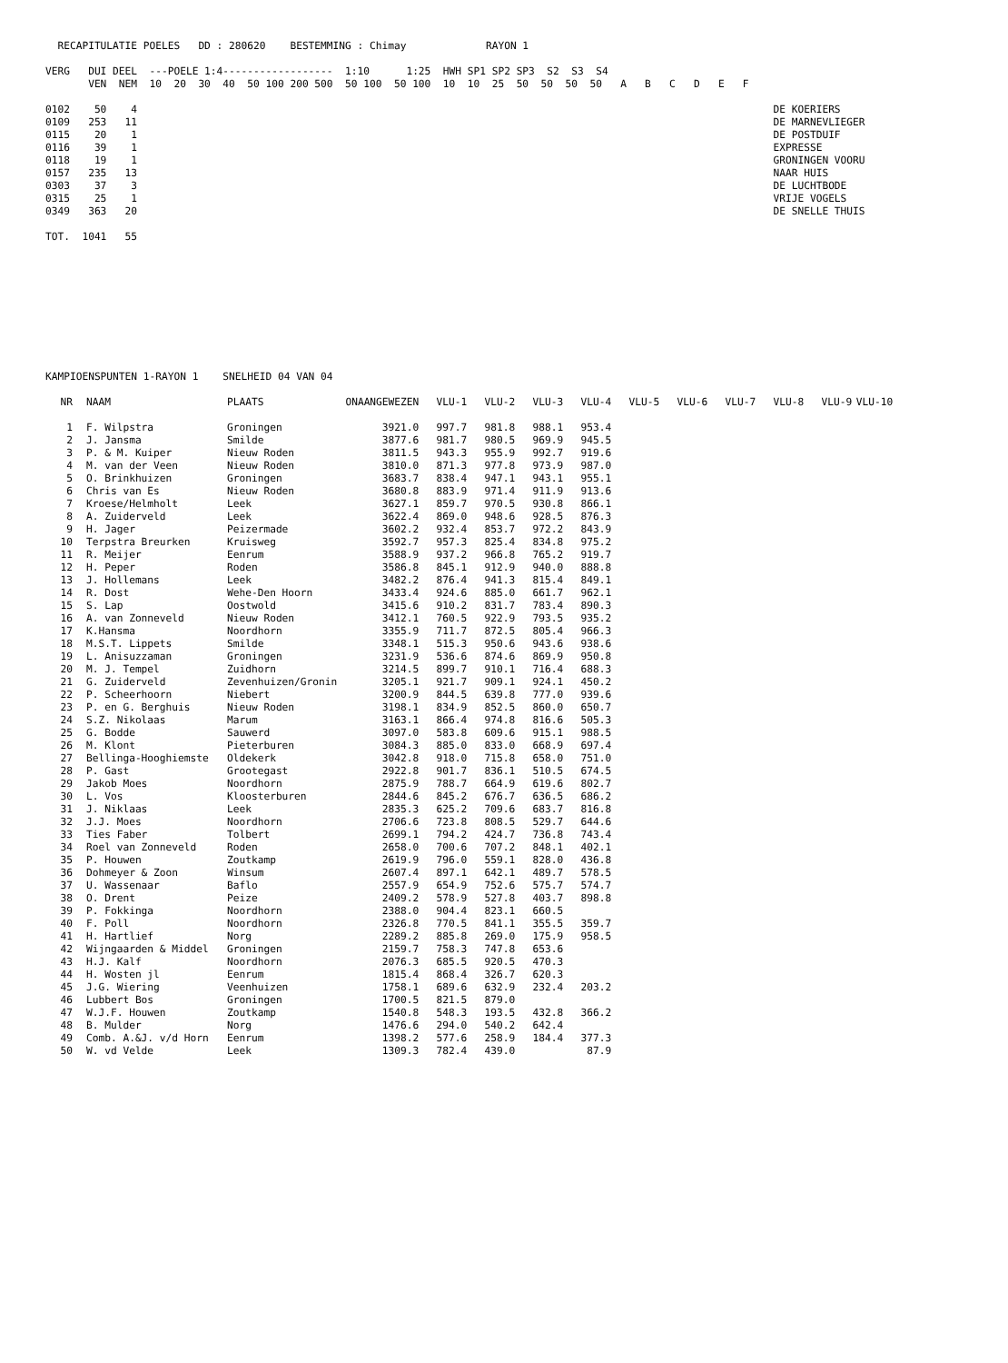RECAPITULATIE POELES   DD : 280620    BESTEMMING : Chimay             RAYON 1

VERG   DUI DEEL  ---POELE 1:4------------------  1:10      1:25  HWH SP1 SP2 SP3  S2  S3  S4
       VEN  NEM  10  20  30  40  50 100 200 500  50 100  50 100  10  10  25  50  50  50  50   A   B   C   D   E   F

0102    50    4                                                                                                        DE KOERIERS
0109   253   11                                                                                                        DE MARNEVLIEGER
0115    20    1                                                                                                        DE POSTDUIF
0116    39    1                                                                                                        EXPRESSE
0118    19    1                                                                                                        GRONINGEN VOORU
0157   235   13                                                                                                        NAAR HUIS
0303    37    3                                                                                                        DE LUCHTBODE
0315    25    1                                                                                                        VRIJE VOGELS
0349   363   20                                                                                                        DE SNELLE THUIS

TOT.  1041   55
KAMPIOENSPUNTEN 1-RAYON 1    SNELHEID 04 VAN 04
| NR | NAAM | PLAATS | ONAANGEWEZEN | VLU-1 | VLU-2 | VLU-3 | VLU-4 | VLU-5 | VLU-6 | VLU-7 | VLU-8 | VLU-9 | VLU-10 |
| --- | --- | --- | --- | --- | --- | --- | --- | --- | --- | --- | --- | --- | --- |
| 1 | F. Wilpstra | Groningen | 3921.0 | 997.7 | 981.8 | 988.1 | 953.4 | | | | | | |
| 2 | J. Jansma | Smilde | 3877.6 | 981.7 | 980.5 | 969.9 | 945.5 | | | | | | |
| 3 | P. & M. Kuiper | Nieuw Roden | 3811.5 | 943.3 | 955.9 | 992.7 | 919.6 | | | | | | |
| 4 | M. van der Veen | Nieuw Roden | 3810.0 | 871.3 | 977.8 | 973.9 | 987.0 | | | | | | |
| 5 | O. Brinkhuizen | Groningen | 3683.7 | 838.4 | 947.1 | 943.1 | 955.1 | | | | | | |
| 6 | Chris van Es | Nieuw Roden | 3680.8 | 883.9 | 971.4 | 911.9 | 913.6 | | | | | | |
| 7 | Kroese/Helmholt | Leek | 3627.1 | 859.7 | 970.5 | 930.8 | 866.1 | | | | | | |
| 8 | A. Zuiderveld | Leek | 3622.4 | 869.0 | 948.6 | 928.5 | 876.3 | | | | | | |
| 9 | H. Jager | Peizermade | 3602.2 | 932.4 | 853.7 | 972.2 | 843.9 | | | | | | |
| 10 | Terpstra Breurken | Kruisweg | 3592.7 | 957.3 | 825.4 | 834.8 | 975.2 | | | | | | |
| 11 | R. Meijer | Eenrum | 3588.9 | 937.2 | 966.8 | 765.2 | 919.7 | | | | | | |
| 12 | H. Peper | Roden | 3586.8 | 845.1 | 912.9 | 940.0 | 888.8 | | | | | | |
| 13 | J. Hollemans | Leek | 3482.2 | 876.4 | 941.3 | 815.4 | 849.1 | | | | | | |
| 14 | R. Dost | Wehe-Den Hoorn | 3433.4 | 924.6 | 885.0 | 661.7 | 962.1 | | | | | | |
| 15 | S. Lap | Oostwold | 3415.6 | 910.2 | 831.7 | 783.4 | 890.3 | | | | | | |
| 16 | A. van Zonneveld | Nieuw Roden | 3412.1 | 760.5 | 922.9 | 793.5 | 935.2 | | | | | | |
| 17 | K.Hansma | Noordhorn | 3355.9 | 711.7 | 872.5 | 805.4 | 966.3 | | | | | | |
| 18 | M.S.T. Lippets | Smilde | 3348.1 | 515.3 | 950.6 | 943.6 | 938.6 | | | | | | |
| 19 | L. Anisuzzaman | Groningen | 3231.9 | 536.6 | 874.6 | 869.9 | 950.8 | | | | | | |
| 20 | M. J. Tempel | Zuidhorn | 3214.5 | 899.7 | 910.1 | 716.4 | 688.3 | | | | | | |
| 21 | G. Zuiderveld | Zevenhuizen/Gronin | 3205.1 | 921.7 | 909.1 | 924.1 | 450.2 | | | | | | |
| 22 | P. Scheerhoorn | Niebert | 3200.9 | 844.5 | 639.8 | 777.0 | 939.6 | | | | | | |
| 23 | P. en G. Berghuis | Nieuw Roden | 3198.1 | 834.9 | 852.5 | 860.0 | 650.7 | | | | | | |
| 24 | S.Z. Nikolaas | Marum | 3163.1 | 866.4 | 974.8 | 816.6 | 505.3 | | | | | | |
| 25 | G. Bodde | Sauwerd | 3097.0 | 583.8 | 609.6 | 915.1 | 988.5 | | | | | | |
| 26 | M. Klont | Pieterburen | 3084.3 | 885.0 | 833.0 | 668.9 | 697.4 | | | | | | |
| 27 | Bellinga-Hooghiemste | Oldekerk | 3042.8 | 918.0 | 715.8 | 658.0 | 751.0 | | | | | | |
| 28 | P. Gast | Grootegast | 2922.8 | 901.7 | 836.1 | 510.5 | 674.5 | | | | | | |
| 29 | Jakob Moes | Noordhorn | 2875.9 | 788.7 | 664.9 | 619.6 | 802.7 | | | | | | |
| 30 | L. Vos | Kloosterburen | 2844.6 | 845.2 | 676.7 | 636.5 | 686.2 | | | | | | |
| 31 | J. Niklaas | Leek | 2835.3 | 625.2 | 709.6 | 683.7 | 816.8 | | | | | | |
| 32 | J.J. Moes | Noordhorn | 2706.6 | 723.8 | 808.5 | 529.7 | 644.6 | | | | | | |
| 33 | Ties Faber | Tolbert | 2699.1 | 794.2 | 424.7 | 736.8 | 743.4 | | | | | | |
| 34 | Roel van Zonneveld | Roden | 2658.0 | 700.6 | 707.2 | 848.1 | 402.1 | | | | | | |
| 35 | P. Houwen | Zoutkamp | 2619.9 | 796.0 | 559.1 | 828.0 | 436.8 | | | | | | |
| 36 | Dohmeyer & Zoon | Winsum | 2607.4 | 897.1 | 642.1 | 489.7 | 578.5 | | | | | | |
| 37 | U. Wassenaar | Baflo | 2557.9 | 654.9 | 752.6 | 575.7 | 574.7 | | | | | | |
| 38 | O. Drent | Peize | 2409.2 | 578.9 | 527.8 | 403.7 | 898.8 | | | | | | |
| 39 | P. Fokkinga | Noordhorn | 2388.0 | 904.4 | 823.1 | 660.5 | | | | | | | |
| 40 | F. Poll | Noordhorn | 2326.8 | 770.5 | 841.1 | 355.5 | 359.7 | | | | | | |
| 41 | H. Hartlief | Norg | 2289.2 | 885.8 | 269.0 | 175.9 | 958.5 | | | | | | |
| 42 | Wijngaarden & Middel | Groningen | 2159.7 | 758.3 | 747.8 | 653.6 | | | | | | | |
| 43 | H.J. Kalf | Noordhorn | 2076.3 | 685.5 | 920.5 | 470.3 | | | | | | | |
| 44 | H. Wosten jl | Eenrum | 1815.4 | 868.4 | 326.7 | 620.3 | | | | | | | |
| 45 | J.G. Wiering | Veenhuizen | 1758.1 | 689.6 | 632.9 | 232.4 | 203.2 | | | | | | |
| 46 | Lubbert Bos | Groningen | 1700.5 | 821.5 | 879.0 | | | | | | | | |
| 47 | W.J.F. Houwen | Zoutkamp | 1540.8 | 548.3 | 193.5 | 432.8 | 366.2 | | | | | | |
| 48 | B. Mulder | Norg | 1476.6 | 294.0 | 540.2 | 642.4 | | | | | | | |
| 49 | Comb. A.&J. v/d Horn | Eenrum | 1398.2 | 577.6 | 258.9 | 184.4 | 377.3 | | | | | | |
| 50 | W. vd Velde | Leek | 1309.3 | 782.4 | 439.0 | | 87.9 | | | | | | |